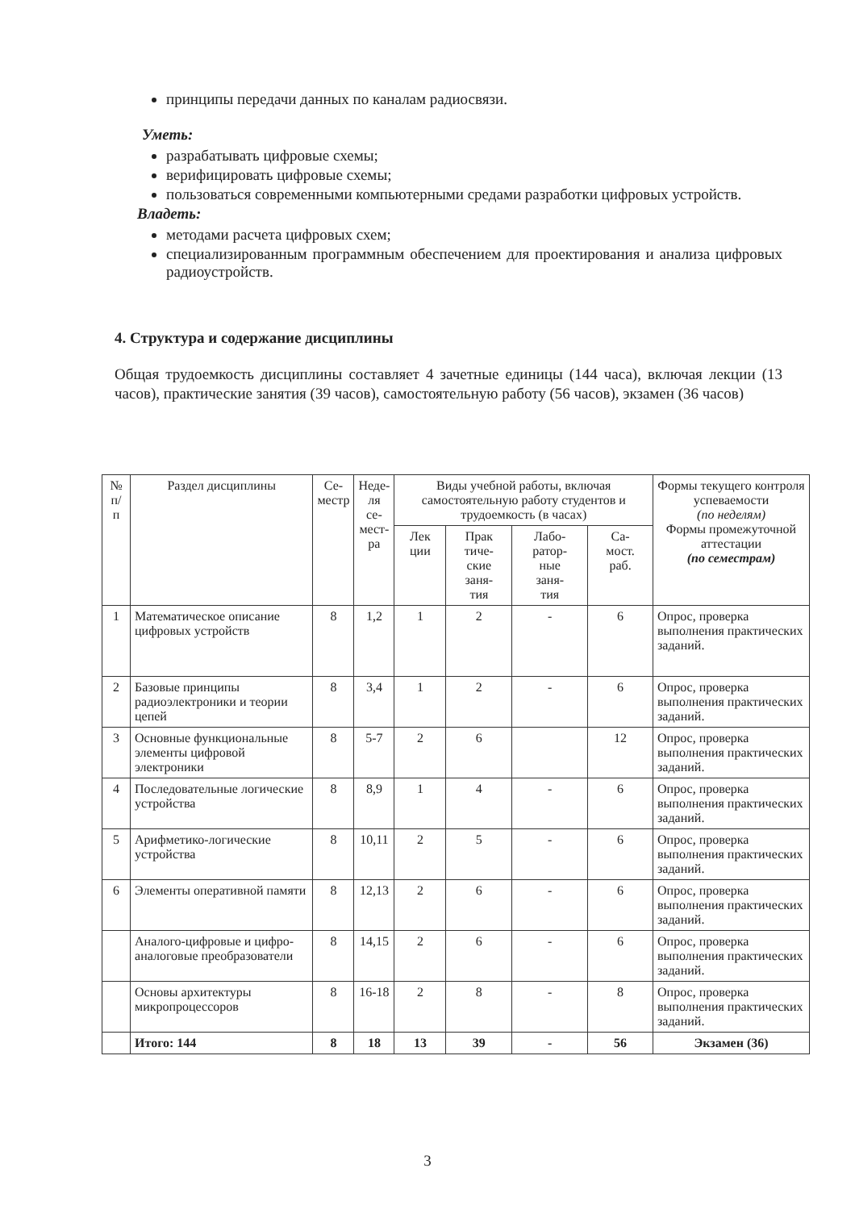принципы передачи данных по каналам радиосвязи.
Уметь:
разрабатывать цифровые схемы;
верифицировать цифровые схемы;
пользоваться современными компьютерными средами разработки цифровых устройств.
Владеть:
методами расчета цифровых схем;
специализированным программным обеспечением для проектирования и анализа цифровых радиоустройств.
4. Структура и содержание дисциплины
Общая трудоемкость дисциплины составляет 4 зачетные единицы (144 часа), включая лекции (13 часов), практические занятия (39 часов), самостоятельную работу (56 часов), экзамен (36 часов)
| № п/ п | Раздел дисциплины | Се- местр | Неде- ля се- мест- ра | Виды учебной работы, включая самостоятельную работу студентов и трудоемкость (в часах) | | | | Формы текущего контроля успеваемости (по неделям) Формы промежуточной аттестации (по семестрам) |
| --- | --- | --- | --- | --- | --- | --- | --- | --- |
| | | | | Лек ции | Прак тиче- ские заня- тия | Лабо- ратор- ные заня- тия | Са- мост. раб. | |
| 1 | Математическое описание цифровых устройств | 8 | 1,2 | 1 | 2 | - | 6 | Опрос, проверка выполнения практических заданий. |
| 2 | Базовые принципы радиоэлектроники и теории цепей | 8 | 3,4 | 1 | 2 | - | 6 | Опрос, проверка выполнения практических заданий. |
| 3 | Основные функциональные элементы цифровой электроники | 8 | 5-7 | 2 | 6 | | 12 | Опрос, проверка выполнения практических заданий. |
| 4 | Последовательные логические устройства | 8 | 8,9 | 1 | 4 | - | 6 | Опрос, проверка выполнения практических заданий. |
| 5 | Арифметико-логические устройства | 8 | 10,11 | 2 | 5 | - | 6 | Опрос, проверка выполнения практических заданий. |
| 6 | Элементы оперативной памяти | 8 | 12,13 | 2 | 6 | - | 6 | Опрос, проверка выполнения практических заданий. |
| | Аналого-цифровые и цифро-аналоговые преобразователи | 8 | 14,15 | 2 | 6 | - | 6 | Опрос, проверка выполнения практических заданий. |
| | Основы архитектуры микропроцессоров | 8 | 16-18 | 2 | 8 | - | 8 | Опрос, проверка выполнения практических заданий. |
| | Итого: 144 | 8 | 18 | 13 | 39 | - | 56 | Экзамен (36) |
3